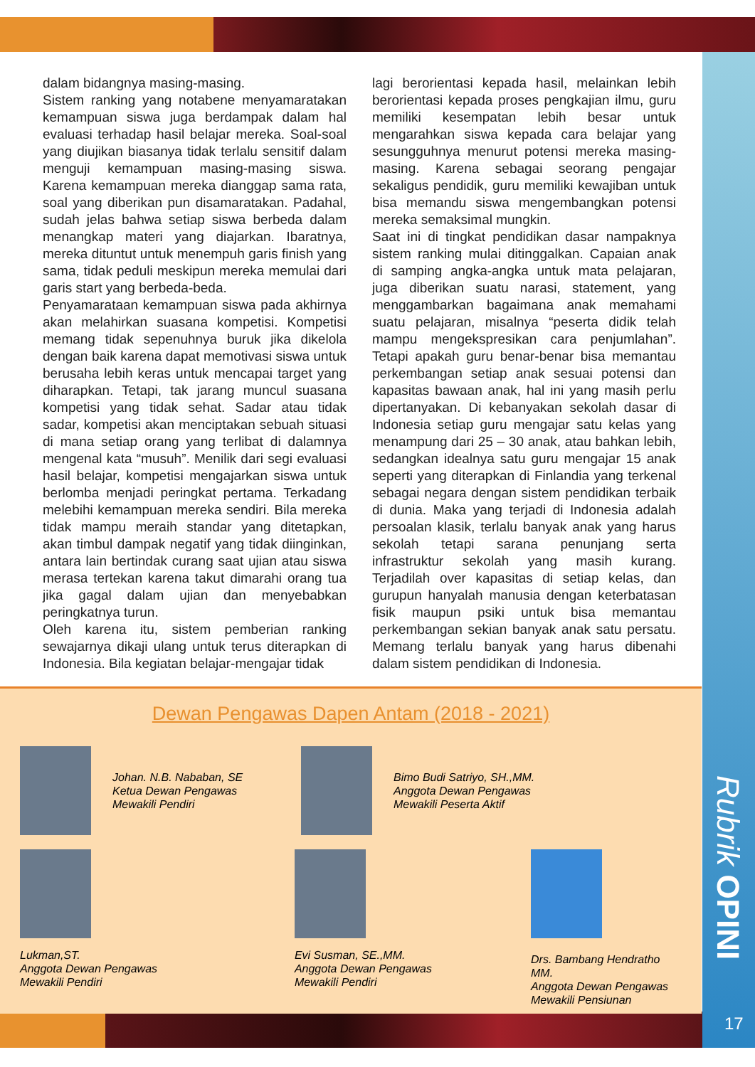dalam bidangnya masing-masing.
Sistem ranking yang notabene menyamaratakan kemampuan siswa juga berdampak dalam hal evaluasi terhadap hasil belajar mereka. Soal-soal yang diujikan biasanya tidak terlalu sensitif dalam menguji kemampuan masing-masing siswa. Karena kemampuan mereka dianggap sama rata, soal yang diberikan pun disamaratakan. Padahal, sudah jelas bahwa setiap siswa berbeda dalam menangkap materi yang diajarkan. Ibaratnya, mereka dituntut untuk menempuh garis finish yang sama, tidak peduli meskipun mereka memulai dari garis start yang berbeda-beda.
Penyamarataan kemampuan siswa pada akhirnya akan melahirkan suasana kompetisi. Kompetisi memang tidak sepenuhnya buruk jika dikelola dengan baik karena dapat memotivasi siswa untuk berusaha lebih keras untuk mencapai target yang diharapkan. Tetapi, tak jarang muncul suasana kompetisi yang tidak sehat. Sadar atau tidak sadar, kompetisi akan menciptakan sebuah situasi di mana setiap orang yang terlibat di dalamnya mengenal kata “musuh”. Menilik dari segi evaluasi hasil belajar, kompetisi mengajarkan siswa untuk berlomba menjadi peringkat pertama. Terkadang melebihi kemampuan mereka sendiri. Bila mereka tidak mampu meraih standar yang ditetapkan, akan timbul dampak negatif yang tidak diinginkan, antara lain bertindak curang saat ujian atau siswa merasa tertekan karena takut dimarahi orang tua jika gagal dalam ujian dan menyebabkan peringkatnya turun.
Oleh karena itu, sistem pemberian ranking sewajarnya dikaji ulang untuk terus diterapkan di Indonesia. Bila kegiatan belajar-mengajar tidak
lagi berorientasi kepada hasil, melainkan lebih berorientasi kepada proses pengkajian ilmu, guru memiliki kesempatan lebih besar untuk mengarahkan siswa kepada cara belajar yang sesungguhnya menurut potensi mereka masing-masing. Karena sebagai seorang pengajar sekaligus pendidik, guru memiliki kewajiban untuk bisa memandu siswa mengembangkan potensi mereka semaksimal mungkin.
Saat ini di tingkat pendidikan dasar nampaknya sistem ranking mulai ditinggalkan. Capaian anak di samping angka-angka untuk mata pelajaran, juga diberikan suatu narasi, statement, yang menggambarkan bagaimana anak memahami suatu pelajaran, misalnya “peserta didik telah mampu mengekspresikan cara penjumlahan”. Tetapi apakah guru benar-benar bisa memantau perkembangan setiap anak sesuai potensi dan kapasitas bawaan anak, hal ini yang masih perlu dipertanyakan. Di kebanyakan sekolah dasar di Indonesia setiap guru mengajar satu kelas yang menampung dari 25 – 30 anak, atau bahkan lebih, sedangkan idealnya satu guru mengajar 15 anak seperti yang diterapkan di Finlandia yang terkenal sebagai negara dengan sistem pendidikan terbaik di dunia. Maka yang terjadi di Indonesia adalah persoalan klasik, terlalu banyak anak yang harus sekolah tetapi sarana penunjang serta infrastruktur sekolah yang masih kurang. Terjadilah over kapasitas di setiap kelas, dan gurupun hanyalah manusia dengan keterbatasan fisik maupun psiki untuk bisa memantau perkembangan sekian banyak anak satu persatu. Memang terlalu banyak yang harus dibenahi dalam sistem pendidikan di Indonesia.
Dewan Pengawas Dapen Antam (2018 - 2021)
Johan. N.B. Nababan, SE
Ketua Dewan Pengawas
Mewakili Pendiri
Bimo Budi Satriyo, SH.,MM.
Anggota Dewan Pengawas
Mewakili Peserta Aktif
Lukman,ST.
Anggota Dewan Pengawas
Mewakili Pendiri
Evi Susman, SE.,MM.
Anggota Dewan Pengawas
Mewakili Pendiri
Drs. Bambang Hendratho MM.
Anggota Dewan Pengawas
Mewakili Pensiunan
Rubrik OPINI
17